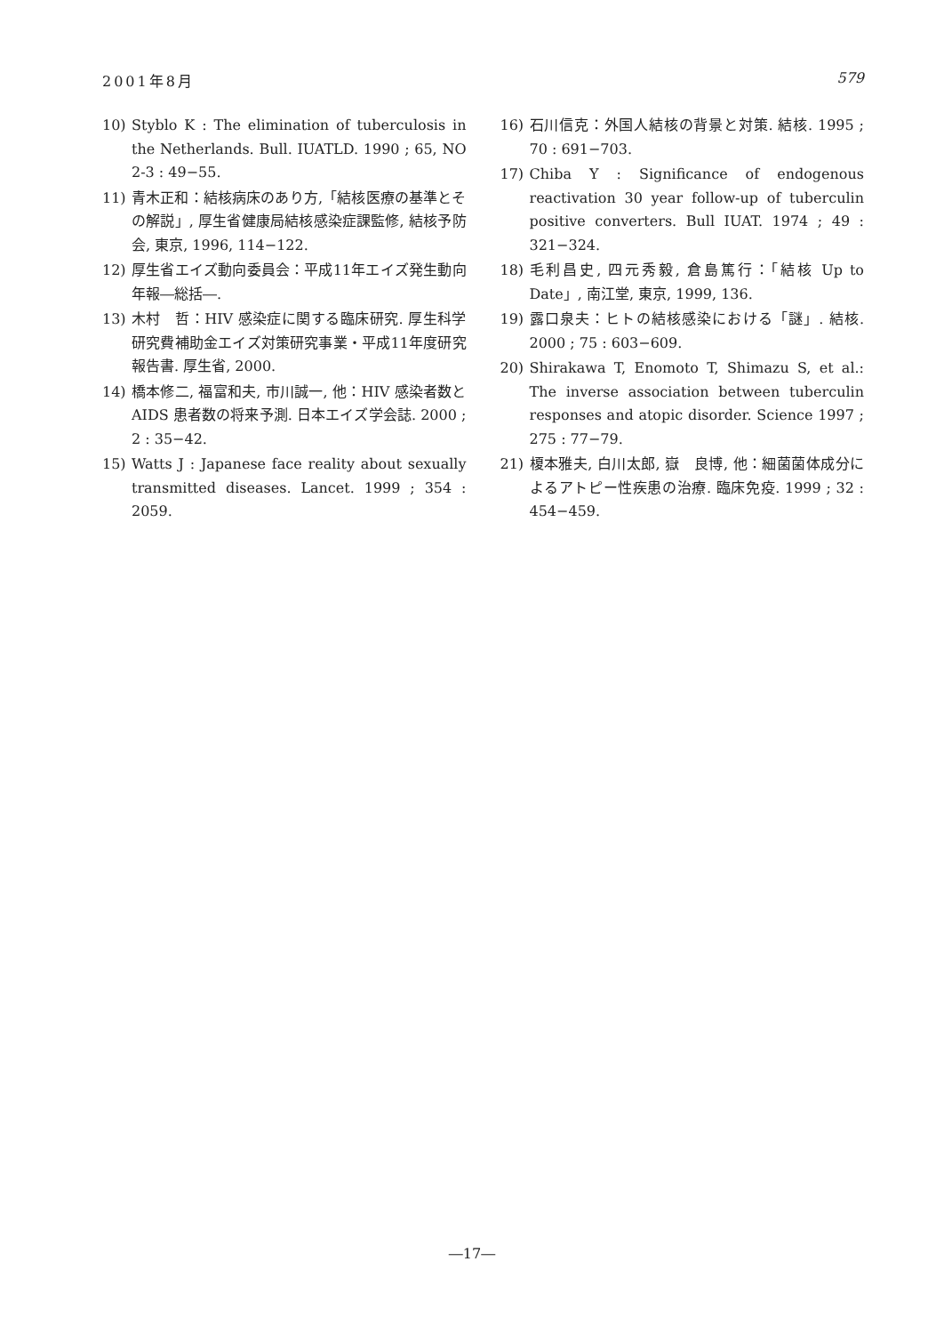2001年8月 579
10) Styblo K : The elimination of tuberculosis in the Netherlands. Bull. IUATLD. 1990 ; 65, NO 2-3 : 49−55.
11) 青木正和：結核病床のあり方,「結核医療の基準とその解説」, 厚生省健康局結核感染症課監修, 結核予防会, 東京, 1996, 114−122.
12) 厚生省エイズ動向委員会：平成11年エイズ発生動向年報―総括―.
13) 木村　哲：HIV 感染症に関する臨床研究. 厚生科学研究費補助金エイズ対策研究事業・平成11年度研究報告書. 厚生省, 2000.
14) 橋本修二, 福富和夫, 市川誠一, 他：HIV 感染者数と AIDS 患者数の将来予測. 日本エイズ学会誌. 2000 ; 2 : 35−42.
15) Watts J : Japanese face reality about sexually transmitted diseases. Lancet. 1999 ; 354 : 2059.
16) 石川信克：外国人結核の背景と対策. 結核. 1995 ; 70 : 691−703.
17) Chiba Y : Significance of endogenous reactivation 30 year follow-up of tuberculin positive converters. Bull IUAT. 1974 ; 49 : 321−324.
18) 毛利昌史, 四元秀毅, 倉島篤行：「結核 Up to Date」, 南江堂, 東京, 1999, 136.
19) 露口泉夫：ヒトの結核感染における「謎」. 結核. 2000 ; 75 : 603−609.
20) Shirakawa T, Enomoto T, Shimazu S, et al.: The inverse association between tuberculin responses and atopic disorder. Science 1997 ; 275 : 77−79.
21) 榎本雅夫, 白川太郎, 嶽　良博, 他：細菌菌体成分によるアトピー性疾患の治療. 臨床免疫. 1999 ; 32 : 454−459.
―17―